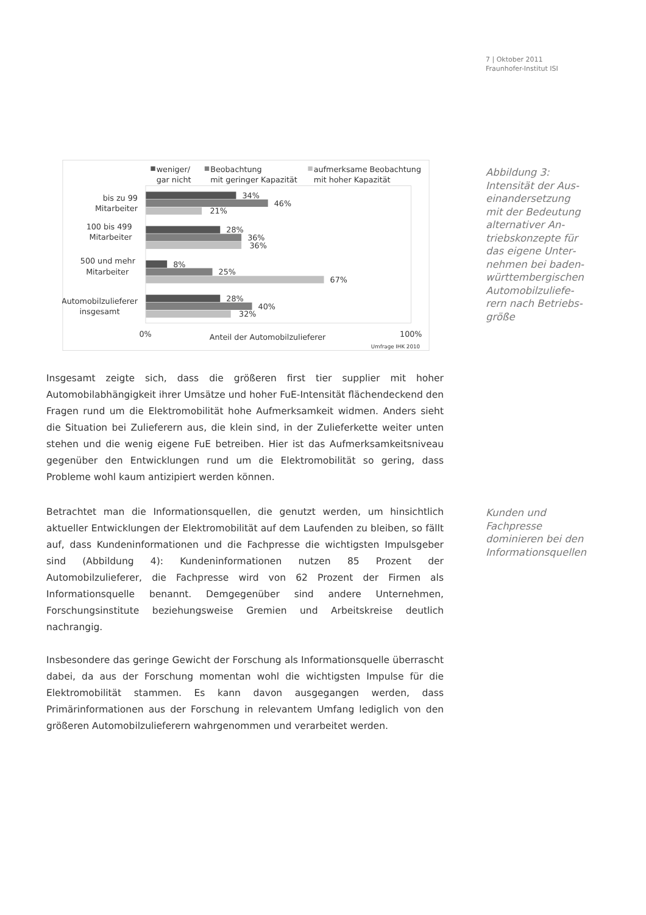7 | Oktober 2011
Fraunhofer-Institut ISI
weniger/
gar nicht
Beobachtung
mit geringer Kapazität
aufmerksame Beobachtung
mit hoher Kapazität
bis zu 99
Mitarbeiter
34%
46%
21%
100 bis 499
Mitarbeiter
28%
36%
36%
500 und mehr
Mitarbeiter
8%
25%
67%
Automobilzulieferer
insgesamt
28%
40%
32%
0%
Anteil der Automobilzulieferer
100%
Umfrage IHK 2010
Abbildung 3: Intensität der Aus­einandersetzung mit der Bedeutung alternativer An­triebskonzepte für das eigene Unter­nehmen bei baden-württembergischen Automobilzuliefe­rern nach Betriebs­größe
Insgesamt zeigte sich, dass die größeren first tier supplier mit hoher Automobilabhängigkeit ihrer Umsätze und hoher FuE-Intensität flächendeckend den Fragen rund um die Elektromobilität hohe Aufmerksamkeit widmen. Anders sieht die Situation bei Zulieferern aus, die klein sind, in der Zulieferkette weiter unten stehen und die wenig eigene FuE betreiben. Hier ist das Aufmerksamkeitsniveau gegenüber den Entwicklungen rund um die Elektromobilität so gering, dass Probleme wohl kaum antizipiert werden können.
Betrachtet man die Informationsquellen, die genutzt werden, um hinsichtlich aktueller Entwicklungen der Elektromobilität auf dem Laufenden zu bleiben, so fällt auf, dass Kundeninformationen und die Fachpresse die wichtigsten Impulsgeber sind (Abbildung 4): Kundeninformationen nutzen 85 Prozent der Automobilzulieferer, die Fachpresse wird von 62 Prozent der Firmen als Informationsquelle benannt. Demgegenüber sind andere Unternehmen, Forschungsinstitute beziehungsweise Gremien und Arbeitskreise deutlich nachrangig.
Insbesondere das geringe Gewicht der Forschung als Informationsquelle überrascht dabei, da aus der Forschung momentan wohl die wichtigsten Impulse für die Elektromobilität stammen. Es kann davon ausgegangen werden, dass Primärinformationen aus der Forschung in relevantem Umfang lediglich von den größeren Automobilzulieferern wahrgenommen und verarbeitet werden.
Kunden und Fachpresse dominieren bei den Informationsquellen